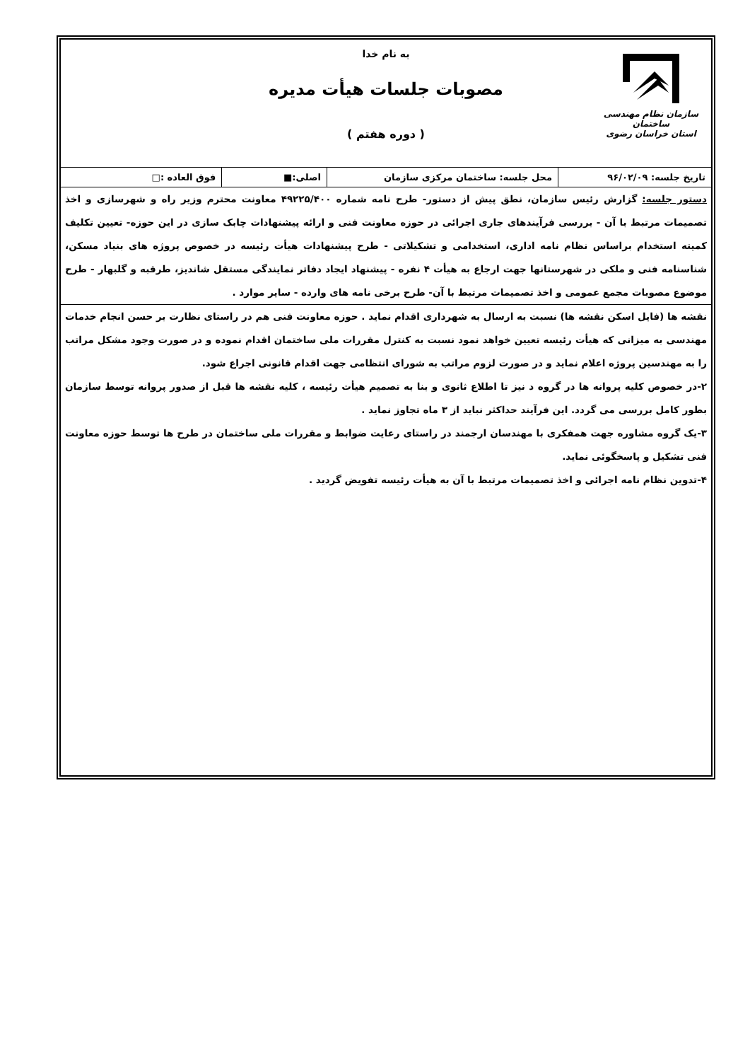سازمان نظام مهندسی ساختمان
استان خراسان رضوی
به نام خدا
مصوبات جلسات هیأت مدیره
( دوره هفتم )
| تاریخ جلسه: ۹۶/۰۲/۰۹ | محل جلسه: ساختمان مرکزی سازمان | اصلی:■ | فوق العاده :□ |
دستور جلسه: گزارش رئیس سازمان، نطق پیش از دستور- طرح نامه شماره ۴۹۲۲۵/۴۰۰ معاونت محترم وزیر راه و شهرسازی و اخذ تصمیمات مرتبط با آن - بررسی فرآیندهای جاری اجرائی در حوزه معاونت فنی و ارائه پیشنهادات چابک سازی در این حوزه- تعیین تکلیف کمیته استخدام براساس نظام نامه اداری، استخدامی و تشکیلاتی - طرح پیشنهادات هیأت رئیسه در خصوص پروژه های بنیاد مسکن، شناسنامه فنی و ملکی در شهرستانها جهت ارجاع به هیأت ۴ نفره - پیشنهاد ایجاد دفاتر نمایندگی مستقل شاندیز، طرقبه و گلبهار - طرح موضوع مصوبات مجمع عمومی و اخذ تصمیمات مرتبط با آن- طرح برخی نامه های وارده - سایر موارد .
نقشه ها (فایل اسکن نقشه ها) نسبت به ارسال به شهرداری اقدام نماید . حوزه معاونت فنی هم در راستای نظارت بر حسن انجام خدمات مهندسی به میزانی که هیأت رئیسه تعیین خواهد نمود نسبت به کنترل مقررات ملی ساختمان اقدام نموده و در صورت وجود مشکل مراتب را به مهندسین پروژه اعلام نماید و در صورت لزوم مراتب به شورای انتظامی جهت اقدام قانونی اجراع شود.
۲-در خصوص کلیه پروانه ها در گروه د نیز تا اطلاع ثانوی و بنا به تصمیم هیأت رئیسه ، کلیه نقشه ها قبل از صدور پروانه توسط سازمان بطور کامل بررسی می گردد. این فرآیند حداکثر نباید از ۳ ماه تجاوز نماید .
۳-یک گروه مشاوره جهت همفکری با مهندسان ارجمند در راستای رعایت ضوابط و مقررات ملی ساختمان در طرح ها توسط حوزه معاونت فنی تشکیل و پاسخگوئی نماید.
۴-تدوین نظام نامه اجرائی و اخذ تصمیمات مرتبط با آن به هیأت رئیسه تفویض گردید .